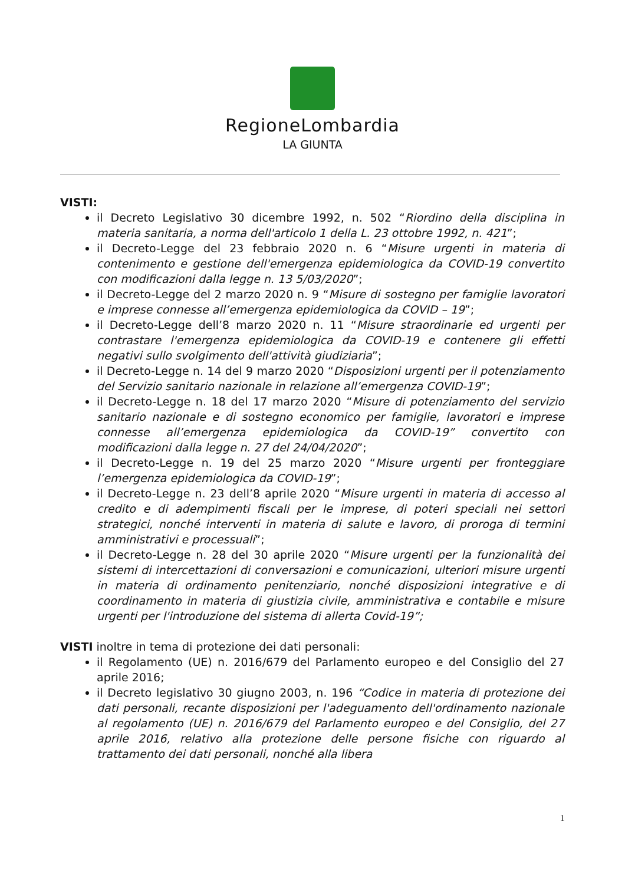RegioneLombardia
LA GIUNTA
VISTI:
il Decreto Legislativo 30 dicembre 1992, n. 502 “Riordino della disciplina in materia sanitaria, a norma dell'articolo 1 della L. 23 ottobre 1992, n. 421”;
il Decreto-Legge del 23 febbraio 2020 n. 6 “Misure urgenti in materia di contenimento e gestione dell'emergenza epidemiologica da COVID-19 convertito con modificazioni dalla legge n. 13 5/03/2020”;
il Decreto-Legge del 2 marzo 2020 n. 9 “Misure di sostegno per famiglie lavoratori e imprese connesse all’emergenza epidemiologica da COVID – 19”;
il Decreto-Legge dell’8 marzo 2020 n. 11 “Misure straordinarie ed urgenti per contrastare l'emergenza epidemiologica da COVID-19 e contenere gli effetti negativi sullo svolgimento dell'attività giudiziaria”;
il Decreto-Legge n. 14 del 9 marzo 2020 “Disposizioni urgenti per il potenziamento del Servizio sanitario nazionale in relazione all’emergenza COVID-19”;
il Decreto-Legge n. 18 del 17 marzo 2020 “Misure di potenziamento del servizio sanitario nazionale e di sostegno economico per famiglie, lavoratori e imprese connesse all’emergenza epidemiologica da COVID-19” convertito con modificazioni dalla legge n. 27 del 24/04/2020”;
il Decreto-Legge n. 19 del 25 marzo 2020 “Misure urgenti per fronteggiare l’emergenza epidemiologica da COVID-19”;
il Decreto-Legge n. 23 dell’8 aprile 2020 “Misure urgenti in materia di accesso al credito e di adempimenti fiscali per le imprese, di poteri speciali nei settori strategici, nonché interventi in materia di salute e lavoro, di proroga di termini amministrativi e processuali”;
il Decreto-Legge n. 28 del 30 aprile 2020 “Misure urgenti per la funzionalità dei sistemi di intercettazioni di conversazioni e comunicazioni, ulteriori misure urgenti in materia di ordinamento penitenziario, nonché disposizioni integrative e di coordinamento in materia di giustizia civile, amministrativa e contabile e misure urgenti per l'introduzione del sistema di allerta Covid-19”;
VISTI inoltre in tema di protezione dei dati personali:
il Regolamento (UE) n. 2016/679 del Parlamento europeo e del Consiglio del 27 aprile 2016;
il Decreto legislativo 30 giugno 2003, n. 196 “Codice in materia di protezione dei dati personali, recante disposizioni per l'adeguamento dell'ordinamento nazionale al regolamento (UE) n. 2016/679 del Parlamento europeo e del Consiglio, del 27 aprile 2016, relativo alla protezione delle persone fisiche con riguardo al trattamento dei dati personali, nonché alla libera
1